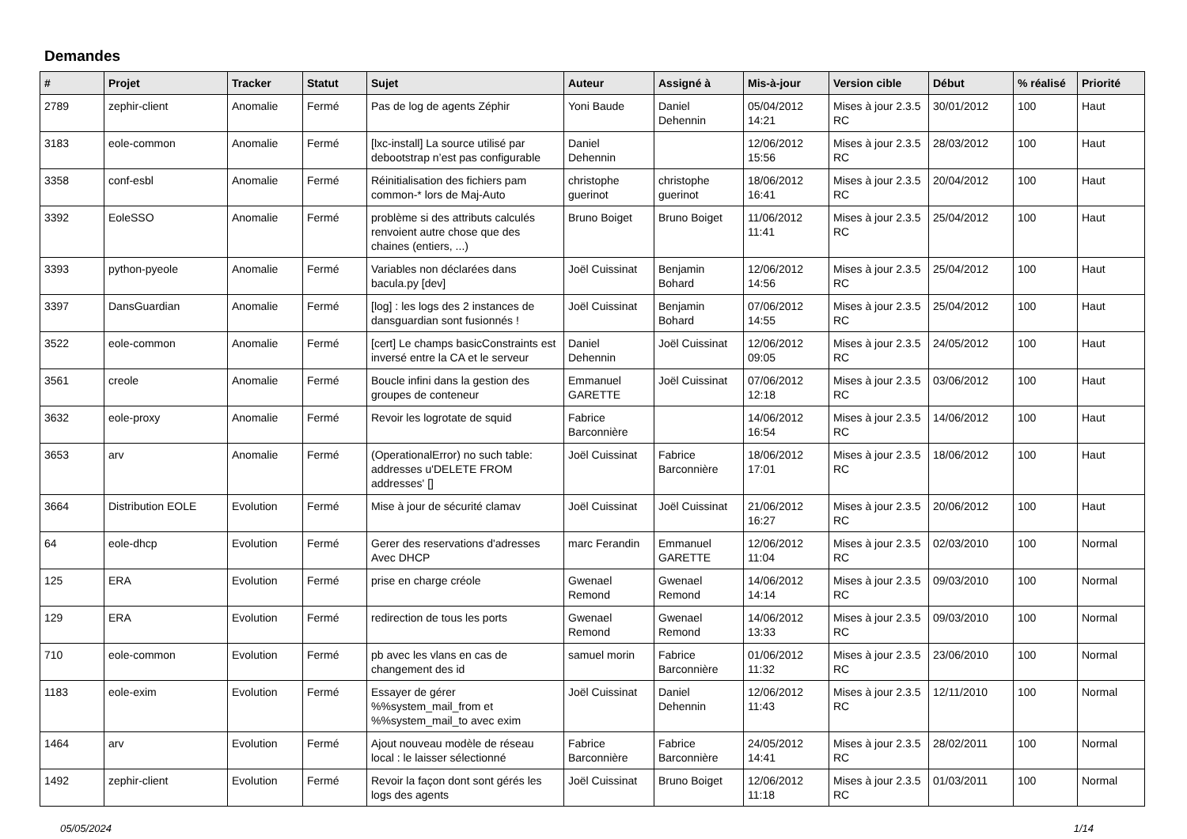Demandes
| # | Projet | Tracker | Statut | Sujet | Auteur | Assigné à | Mis-à-jour | Version cible | Début | % réalisé | Priorité |
| --- | --- | --- | --- | --- | --- | --- | --- | --- | --- | --- | --- |
| 2789 | zephir-client | Anomalie | Fermé | Pas de log de agents Zéphir | Yoni Baude | Daniel Dehennin | 05/04/2012 14:21 | Mises à jour 2.3.5 RC | 30/01/2012 | 100 | Haut |
| 3183 | eole-common | Anomalie | Fermé | [lxc-install] La source utilisé par debootstrap n’est pas configurable | Daniel Dehennin | | 12/06/2012 15:56 | Mises à jour 2.3.5 RC | 28/03/2012 | 100 | Haut |
| 3358 | conf-esbl | Anomalie | Fermé | Réinitialisation des fichiers pam common-* lors de Maj-Auto | christophe guerinot | christophe guerinot | 18/06/2012 16:41 | Mises à jour 2.3.5 RC | 20/04/2012 | 100 | Haut |
| 3392 | EoleSSO | Anomalie | Fermé | problème si des attributs calculés renvoient autre chose que des chaines (entiers, ...) | Bruno Boiget | Bruno Boiget | 11/06/2012 11:41 | Mises à jour 2.3.5 RC | 25/04/2012 | 100 | Haut |
| 3393 | python-pyeole | Anomalie | Fermé | Variables non déclarées dans bacula.py [dev] | Joël Cuissinat | Benjamin Bohard | 12/06/2012 14:56 | Mises à jour 2.3.5 RC | 25/04/2012 | 100 | Haut |
| 3397 | DansGuardian | Anomalie | Fermé | [log] : les logs des 2 instances de dansguardian sont fusionnés ! | Joël Cuissinat | Benjamin Bohard | 07/06/2012 14:55 | Mises à jour 2.3.5 RC | 25/04/2012 | 100 | Haut |
| 3522 | eole-common | Anomalie | Fermé | [cert] Le champs basicConstraints est inversé entre la CA et le serveur | Daniel Dehennin | Joël Cuissinat | 12/06/2012 09:05 | Mises à jour 2.3.5 RC | 24/05/2012 | 100 | Haut |
| 3561 | creole | Anomalie | Fermé | Boucle infini dans la gestion des groupes de conteneur | Emmanuel GARETTE | Joël Cuissinat | 07/06/2012 12:18 | Mises à jour 2.3.5 RC | 03/06/2012 | 100 | Haut |
| 3632 | eole-proxy | Anomalie | Fermé | Revoir les logrotate de squid | Fabrice Barconnière | | 14/06/2012 16:54 | Mises à jour 2.3.5 RC | 14/06/2012 | 100 | Haut |
| 3653 | arv | Anomalie | Fermé | (OperationalError) no such table: addresses u'DELETE FROM addresses' [] | Joël Cuissinat | Fabrice Barconnière | 18/06/2012 17:01 | Mises à jour 2.3.5 RC | 18/06/2012 | 100 | Haut |
| 3664 | Distribution EOLE | Evolution | Fermé | Mise à jour de sécurité clamav | Joël Cuissinat | Joël Cuissinat | 21/06/2012 16:27 | Mises à jour 2.3.5 RC | 20/06/2012 | 100 | Haut |
| 64 | eole-dhcp | Evolution | Fermé | Gerer des reservations d'adresses Avec DHCP | marc Ferandin | Emmanuel GARETTE | 12/06/2012 11:04 | Mises à jour 2.3.5 RC | 02/03/2010 | 100 | Normal |
| 125 | ERA | Evolution | Fermé | prise en charge créole | Gwenael Remond | Gwenael Remond | 14/06/2012 14:14 | Mises à jour 2.3.5 RC | 09/03/2010 | 100 | Normal |
| 129 | ERA | Evolution | Fermé | redirection de tous les ports | Gwenael Remond | Gwenael Remond | 14/06/2012 13:33 | Mises à jour 2.3.5 RC | 09/03/2010 | 100 | Normal |
| 710 | eole-common | Evolution | Fermé | pb avec les vlans en cas de changement des id | samuel morin | Fabrice Barconnière | 01/06/2012 11:32 | Mises à jour 2.3.5 RC | 23/06/2010 | 100 | Normal |
| 1183 | eole-exim | Evolution | Fermé | Essayer de gérer %%system_mail_from et %%system_mail_to avec exim | Joël Cuissinat | Daniel Dehennin | 12/06/2012 11:43 | Mises à jour 2.3.5 RC | 12/11/2010 | 100 | Normal |
| 1464 | arv | Evolution | Fermé | Ajout nouveau modèle de réseau local : le laisser sélectionné | Fabrice Barconnière | Fabrice Barconnière | 24/05/2012 14:41 | Mises à jour 2.3.5 RC | 28/02/2011 | 100 | Normal |
| 1492 | zephir-client | Evolution | Fermé | Revoir la façon dont sont gérés les logs des agents | Joël Cuissinat | Bruno Boiget | 12/06/2012 11:18 | Mises à jour 2.3.5 RC | 01/03/2011 | 100 | Normal |
05/05/2024 1/14